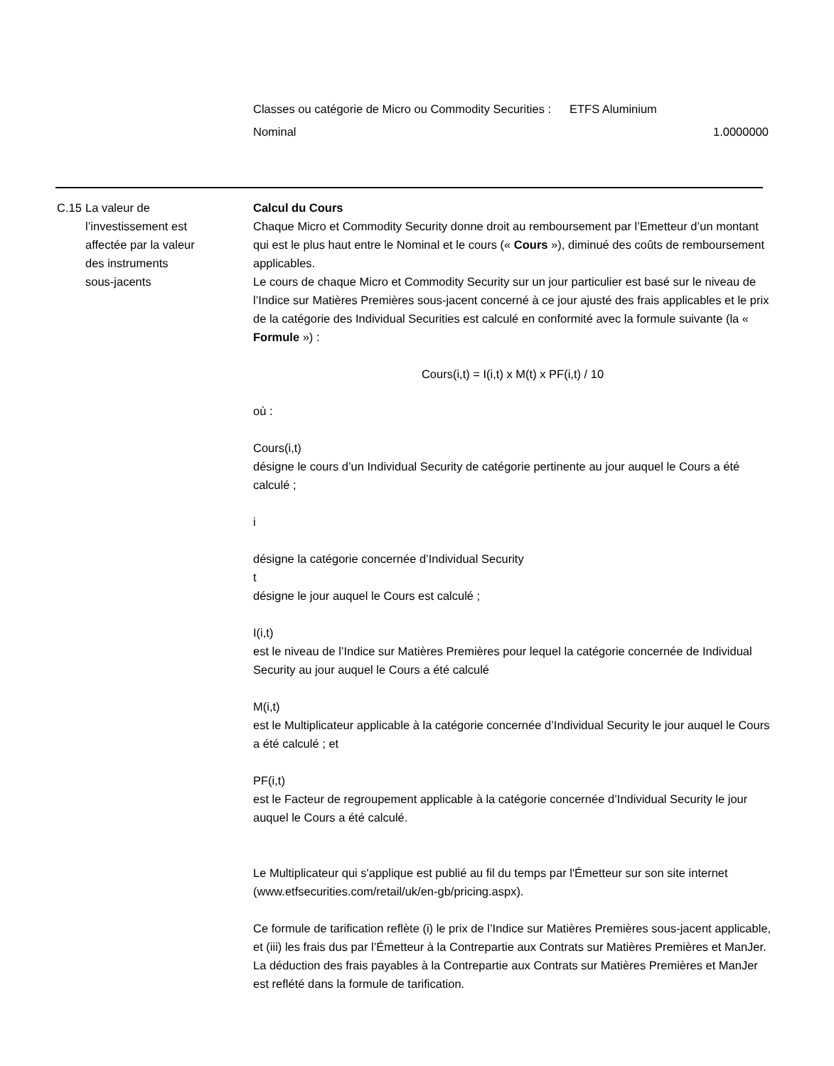Classes ou catégorie de Micro ou Commodity Securities :
ETFS Aluminium
Nominal 1.0000000
C.15 La valeur de l’investissement est affectée par la valeur des instruments sous-jacents
Calcul du Cours
Chaque Micro et Commodity Security donne droit au remboursement par l’Emetteur d’un montant qui est le plus haut entre le Nominal et le cours (« Cours »), diminué des coûts de remboursement applicables.
Le cours de chaque Micro et Commodity Security sur un jour particulier est basé sur le niveau de l’Indice sur Matières Premières sous-jacent concerné à ce jour ajusté des frais applicables et le prix de la catégorie des Individual Securities est calculé en conformité avec la formule suivante (la « Formule ») :
Cours(i,t) = I(i,t) x M(t) x PF(i,t) / 10
où :
Cours(i,t)
désigne le cours d’un Individual Security de catégorie pertinente au jour auquel le Cours a été calculé ;
i
désigne la catégorie concernée d’Individual Security
t
désigne le jour auquel le Cours est calculé ;
I(i,t)
est le niveau de l’Indice sur Matières Premières pour lequel la catégorie concernée de Individual Security au jour auquel le Cours a été calculé
M(i,t)
est le Multiplicateur applicable à la catégorie concernée d’Individual Security le jour auquel le Cours a été calculé ; et
PF(i,t)
est le Facteur de regroupement applicable à la catégorie concernée d’Individual Security le jour auquel le Cours a été calculé.
Le Multiplicateur qui s'applique est publié au fil du temps par l'Émetteur sur son site internet (www.etfsecurities.com/retail/uk/en-gb/pricing.aspx).
Ce formule de tarification reflète (i) le prix de l’Indice sur Matières Premières sous-jacent applicable, et (iii) les frais dus par l’Émetteur à la Contrepartie aux Contrats sur Matières Premières et ManJer. La déduction des frais payables à la Contrepartie aux Contrats sur Matières Premières et ManJer est reflété dans la formule de tarification.